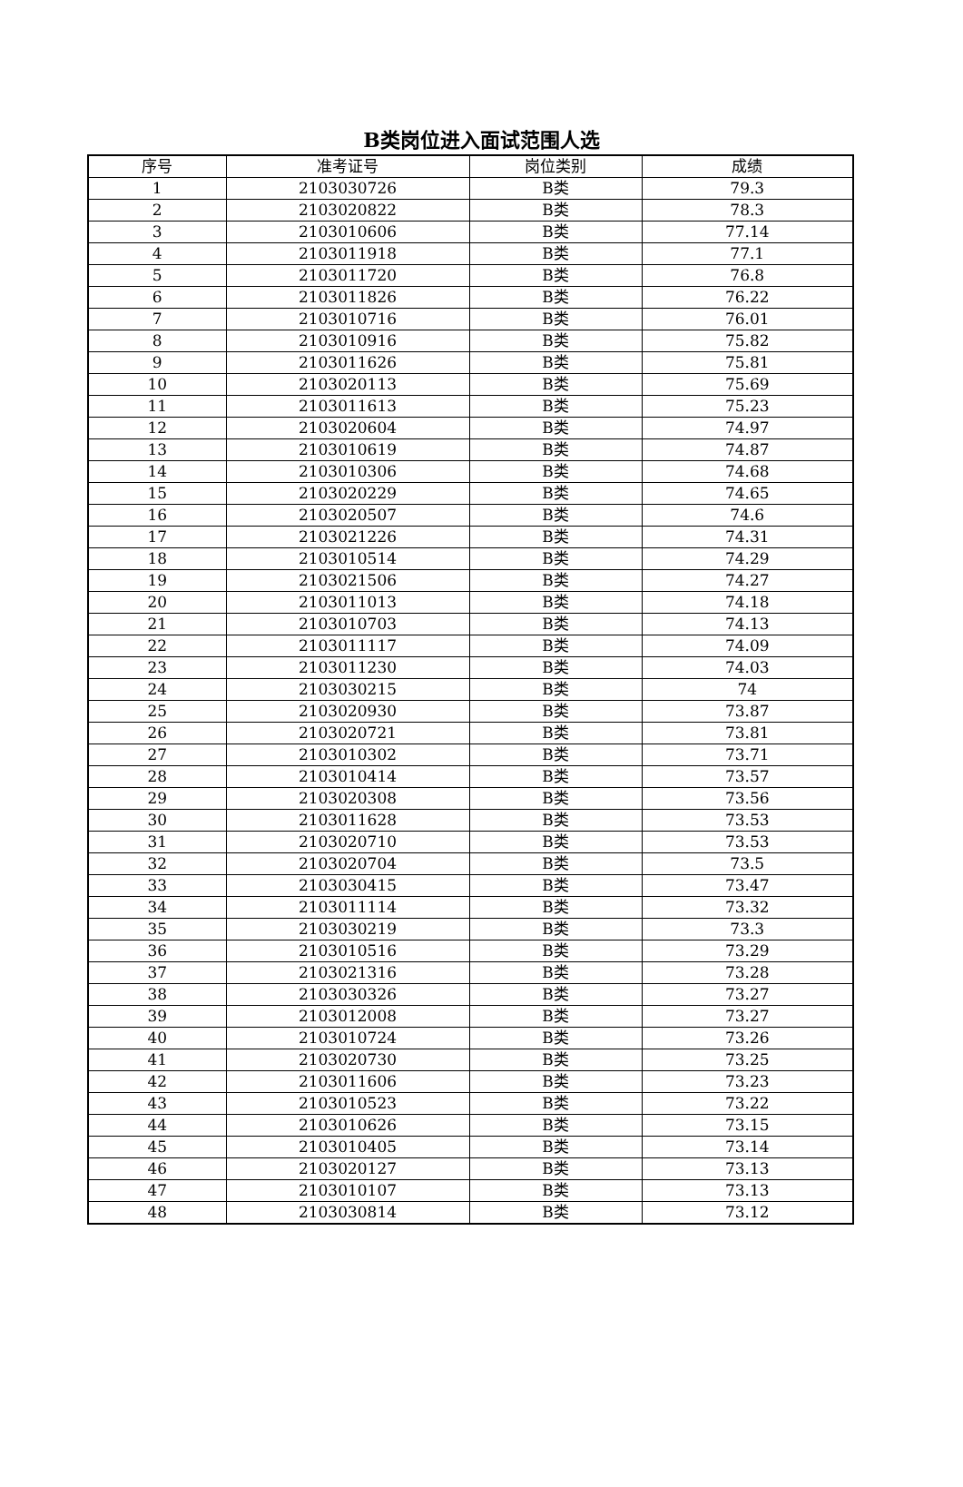B类岗位进入面试范围人选
| 序号 | 准考证号 | 岗位类别 | 成绩 |
| --- | --- | --- | --- |
| 1 | 2103030726 | B类 | 79.3 |
| 2 | 2103020822 | B类 | 78.3 |
| 3 | 2103010606 | B类 | 77.14 |
| 4 | 2103011918 | B类 | 77.1 |
| 5 | 2103011720 | B类 | 76.8 |
| 6 | 2103011826 | B类 | 76.22 |
| 7 | 2103010716 | B类 | 76.01 |
| 8 | 2103010916 | B类 | 75.82 |
| 9 | 2103011626 | B类 | 75.81 |
| 10 | 2103020113 | B类 | 75.69 |
| 11 | 2103011613 | B类 | 75.23 |
| 12 | 2103020604 | B类 | 74.97 |
| 13 | 2103010619 | B类 | 74.87 |
| 14 | 2103010306 | B类 | 74.68 |
| 15 | 2103020229 | B类 | 74.65 |
| 16 | 2103020507 | B类 | 74.6 |
| 17 | 2103021226 | B类 | 74.31 |
| 18 | 2103010514 | B类 | 74.29 |
| 19 | 2103021506 | B类 | 74.27 |
| 20 | 2103011013 | B类 | 74.18 |
| 21 | 2103010703 | B类 | 74.13 |
| 22 | 2103011117 | B类 | 74.09 |
| 23 | 2103011230 | B类 | 74.03 |
| 24 | 2103030215 | B类 | 74 |
| 25 | 2103020930 | B类 | 73.87 |
| 26 | 2103020721 | B类 | 73.81 |
| 27 | 2103010302 | B类 | 73.71 |
| 28 | 2103010414 | B类 | 73.57 |
| 29 | 2103020308 | B类 | 73.56 |
| 30 | 2103011628 | B类 | 73.53 |
| 31 | 2103020710 | B类 | 73.53 |
| 32 | 2103020704 | B类 | 73.5 |
| 33 | 2103030415 | B类 | 73.47 |
| 34 | 2103011114 | B类 | 73.32 |
| 35 | 2103030219 | B类 | 73.3 |
| 36 | 2103010516 | B类 | 73.29 |
| 37 | 2103021316 | B类 | 73.28 |
| 38 | 2103030326 | B类 | 73.27 |
| 39 | 2103012008 | B类 | 73.27 |
| 40 | 2103010724 | B类 | 73.26 |
| 41 | 2103020730 | B类 | 73.25 |
| 42 | 2103011606 | B类 | 73.23 |
| 43 | 2103010523 | B类 | 73.22 |
| 44 | 2103010626 | B类 | 73.15 |
| 45 | 2103010405 | B类 | 73.14 |
| 46 | 2103020127 | B类 | 73.13 |
| 47 | 2103010107 | B类 | 73.13 |
| 48 | 2103030814 | B类 | 73.12 |